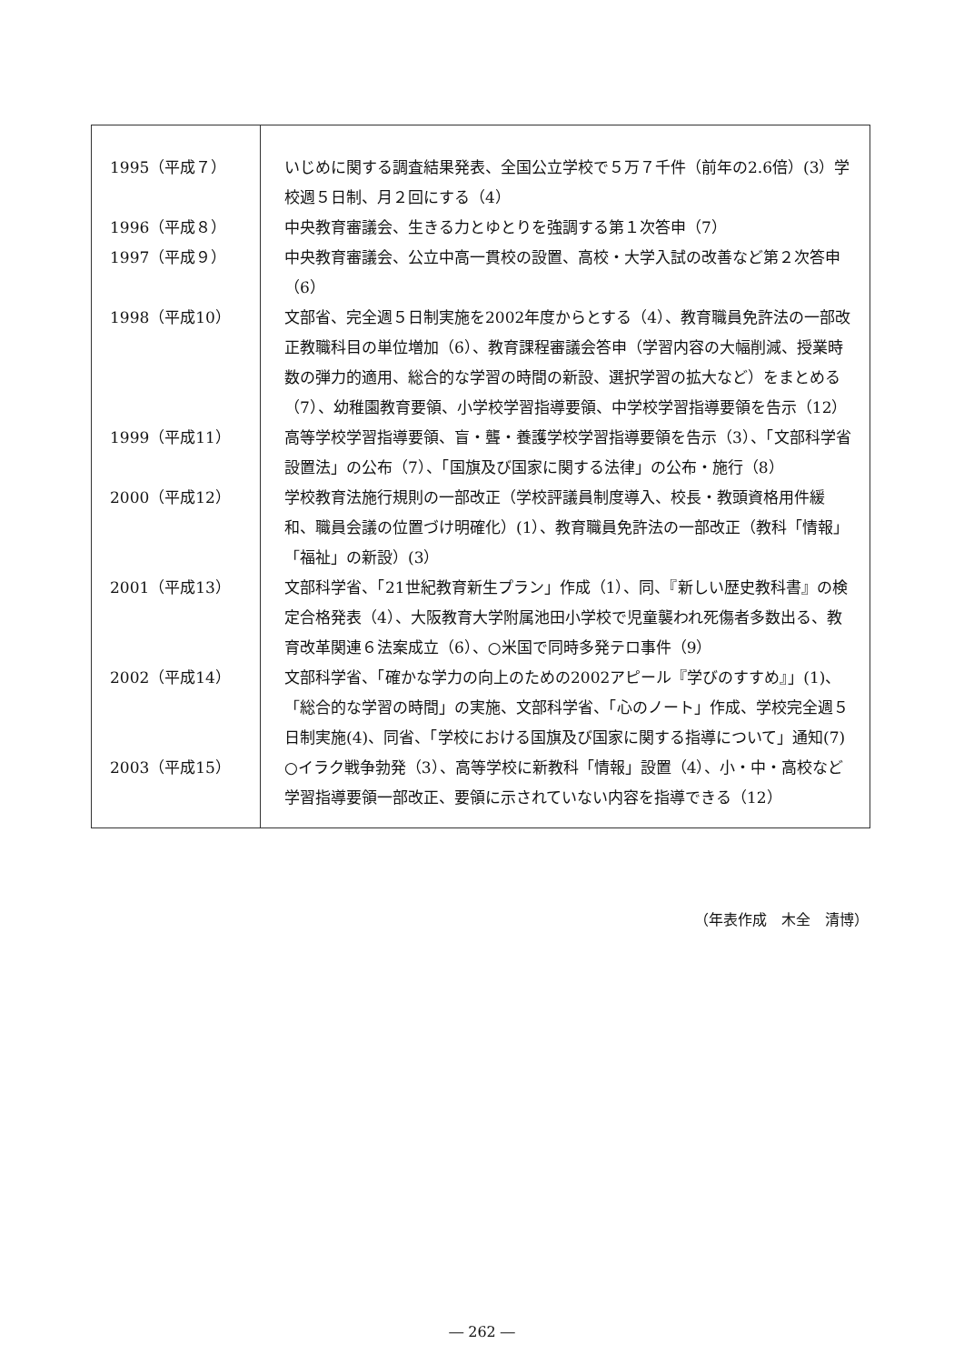| 1995（平成７） | いじめに関する調査結果発表、全国公立学校で５万７千件（前年の2.6倍）(3）学校週５日制、月２回にする（4） |
| 1996（平成８） | 中央教育審議会、生きる力とゆとりを強調する第１次答申（7） |
| 1997（平成９） | 中央教育審議会、公立中高一貫校の設置、高校・大学入試の改善など第２次答申（6） |
| 1998（平成10） | 文部省、完全週５日制実施を2002年度からとする（4）、教育職員免許法の一部改正教職科目の単位増加（6）、教育課程審議会答申（学習内容の大幅削減、授業時数の弾力的適用、総合的な学習の時間の新設、選択学習の拡大など）をまとめる（7）、幼稚園教育要領、小学校学習指導要領、中学校学習指導要領を告示（12） |
| 1999（平成11） | 高等学校学習指導要領、盲・聾・養護学校学習指導要領を告示（3）、「文部科学省設置法」の公布（7）、「国旗及び国家に関する法律」の公布・施行（8） |
| 2000（平成12） | 学校教育法施行規則の一部改正（学校評議員制度導入、校長・教頭資格用件緩和、職員会議の位置づけ明確化）(1）、教育職員免許法の一部改正（教科「情報」「福祉」の新設）(3） |
| 2001（平成13） | 文部科学省、「21世紀教育新生プラン」作成（1）、同、『新しい歴史教科書』の検定合格発表（4）、大阪教育大学附属池田小学校で児童襲われ死傷者多数出る、教育改革関連６法案成立（6）、○米国で同時多発テロ事件（9） |
| 2002（平成14） | 文部科学省、「確かな学力の向上のための2002アピール『学びのすすめ』」(1)、「総合的な学習の時間」の実施、文部科学省、「心のノート」作成、学校完全週５日制実施(4)、同省、「学校における国旗及び国家に関する指導について」通知(7) |
| 2003（平成15） | ○イラク戦争勃発（3）、高等学校に新教科「情報」設置（4）、小・中・高校など学習指導要領一部改正、要領に示されていない内容を指導できる（12） |
（年表作成　木全　清博）
― 262 ―